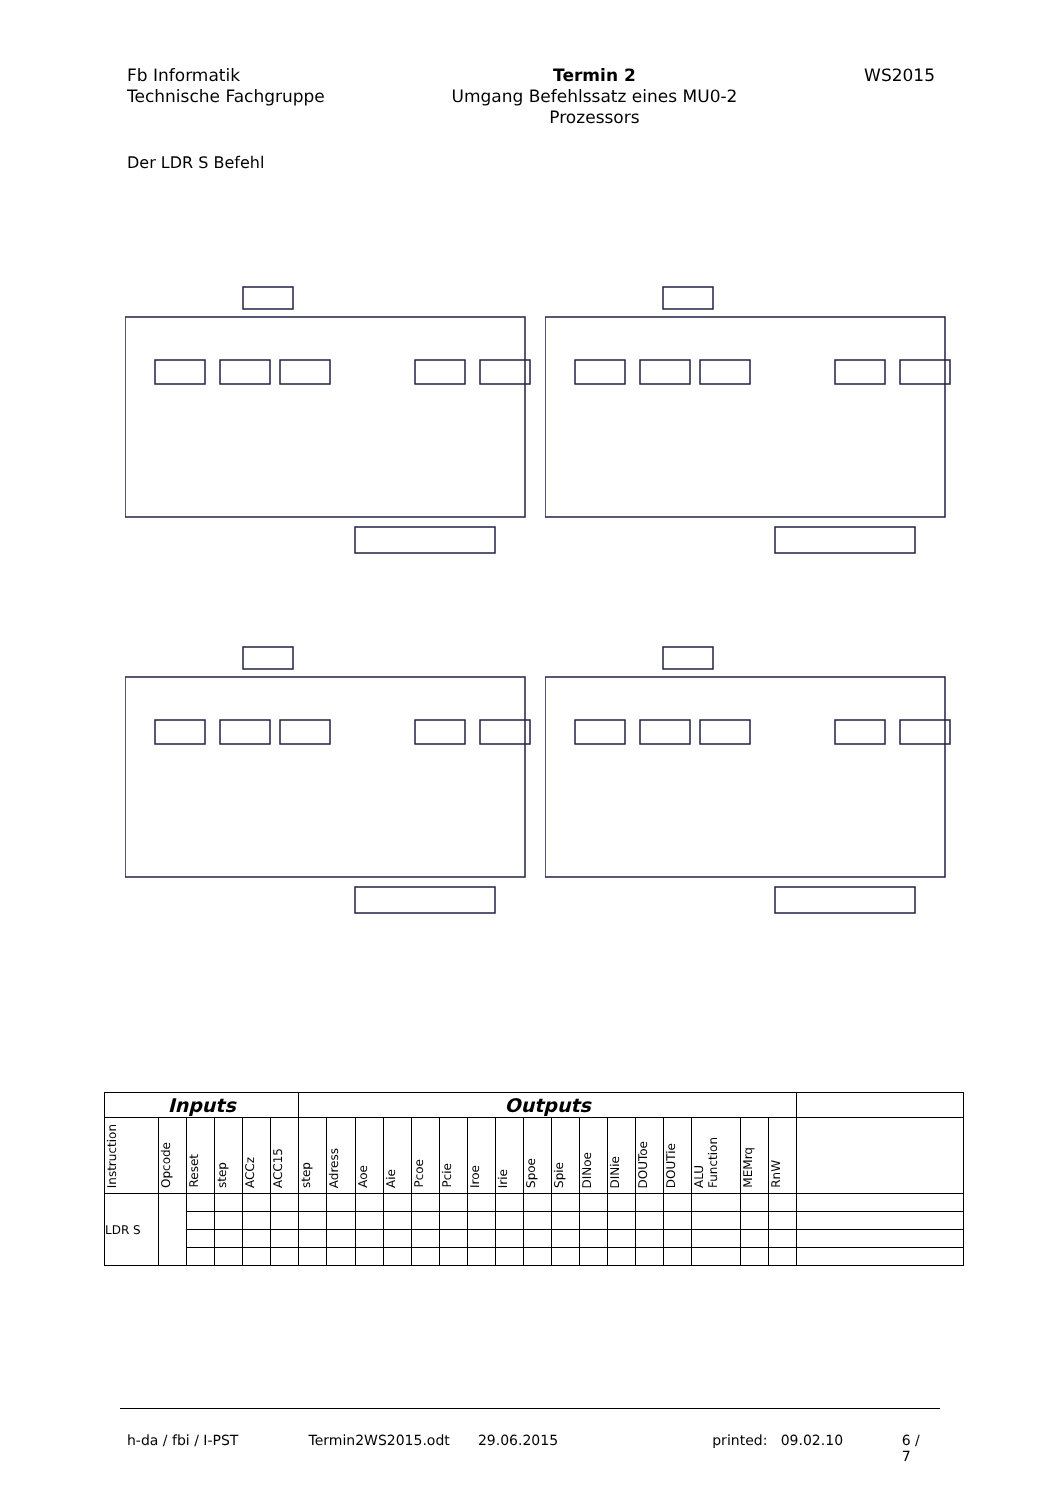Fb Informatik
Technische Fachgruppe
Termin 2
Umgang Befehlssatz eines MU0-2
Prozessors
WS2015
Der LDR S Befehl
| Inputs | | | | | | Outputs | | | | | | | | | | | | | | | | | |
| --- | --- | --- | --- | --- | --- | --- | --- | --- | --- | --- | --- | --- | --- | --- | --- | --- | --- | --- | --- | --- | --- | --- | --- |
| Instruction | Opcode | Reset | step | ACCz | ACC15 | step | Adress | Aoe | Aie | Pcoe | Pcie | Iroe | Irie | Spoe | Spie | DINoe | DINie | DOUToe | DOUTie | ALU Function | MEMrq | RnW | |
| LDR S | | | | | | | | | | | | | | | | | | | | | | | |
h-da / fbi / I-PST Termin2WS2015.odt 29.06.2015 printed: 09.02.10 6 / 7